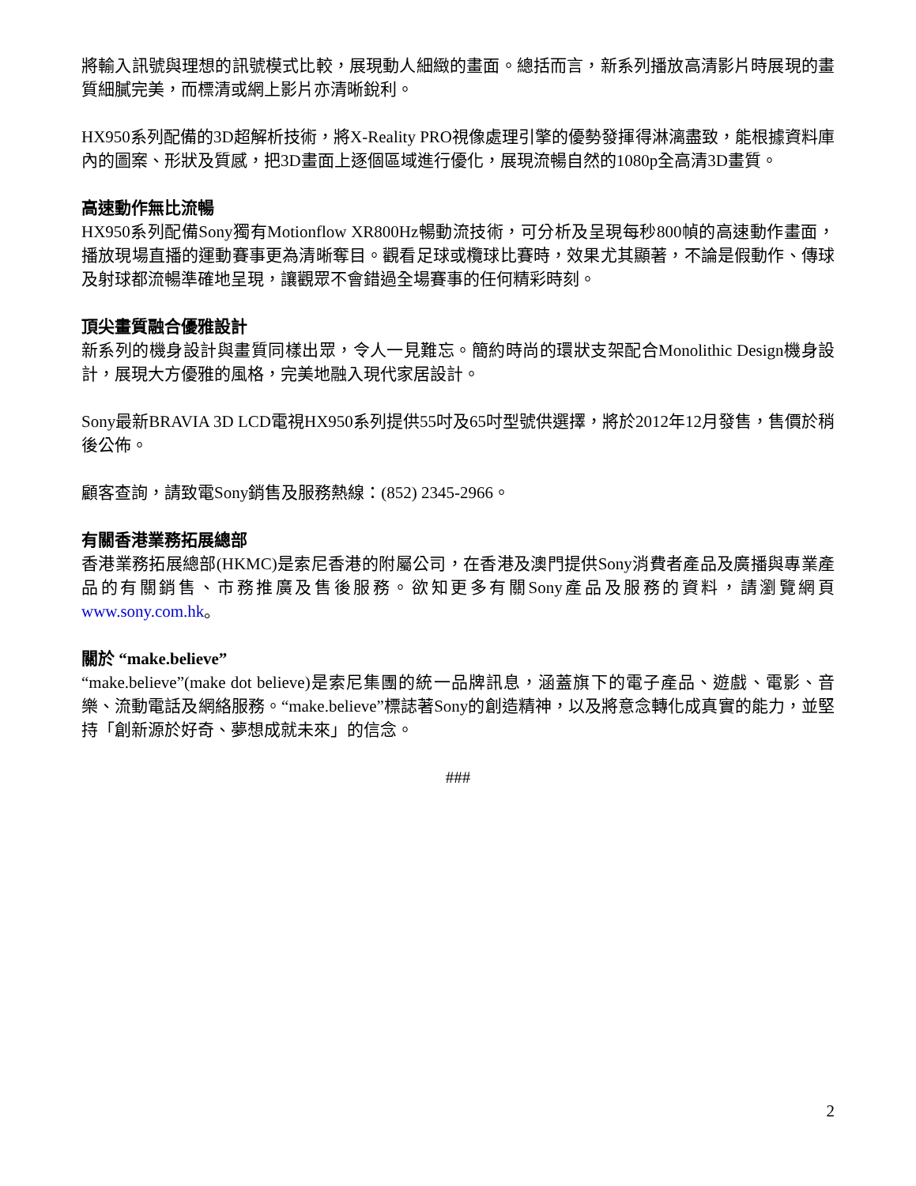將輸入訊號與理想的訊號模式比較，展現動人細緻的畫面。總括而言，新系列播放高清影片時展現的畫質細膩完美，而標清或網上影片亦清晰銳利。
HX950系列配備的3D超解析技術，將X-Reality PRO視像處理引擎的優勢發揮得淋漓盡致，能根據資料庫內的圖案、形狀及質感，把3D畫面上逐個區域進行優化，展現流暢自然的1080p全高清3D畫質。
高速動作無比流暢
HX950系列配備Sony獨有Motionflow XR800Hz暢動流技術，可分析及呈現每秒800幀的高速動作畫面，播放現場直播的運動賽事更為清晰奪目。觀看足球或欖球比賽時，效果尤其顯著，不論是假動作、傳球及射球都流暢準確地呈現，讓觀眾不會錯過全場賽事的任何精彩時刻。
頂尖畫質融合優雅設計
新系列的機身設計與畫質同樣出眾，令人一見難忘。簡約時尚的環狀支架配合Monolithic Design機身設計，展現大方優雅的風格，完美地融入現代家居設計。
Sony最新BRAVIA 3D LCD電視HX950系列提供55吋及65吋型號供選擇，將於2012年12月發售，售價於稍後公佈。
顧客查詢，請致電Sony銷售及服務熱線：(852) 2345-2966。
有關香港業務拓展總部
香港業務拓展總部(HKMC)是索尼香港的附屬公司，在香港及澳門提供Sony消費者產品及廣播與專業產品的有關銷售、市務推廣及售後服務。欲知更多有關Sony產品及服務的資料，請瀏覽網頁www.sony.com.hk。
關於 “make.believe”
“make.believe”(make dot believe)是索尼集團的統一品牌訊息，涵蓋旗下的電子產品、遊戲、電影、音樂、流動電話及網絡服務。“make.believe”標誌著Sony的創造精神，以及將意念轉化成真實的能力，並堅持「創新源於好奇、夢想成就未來」的信念。
###
2